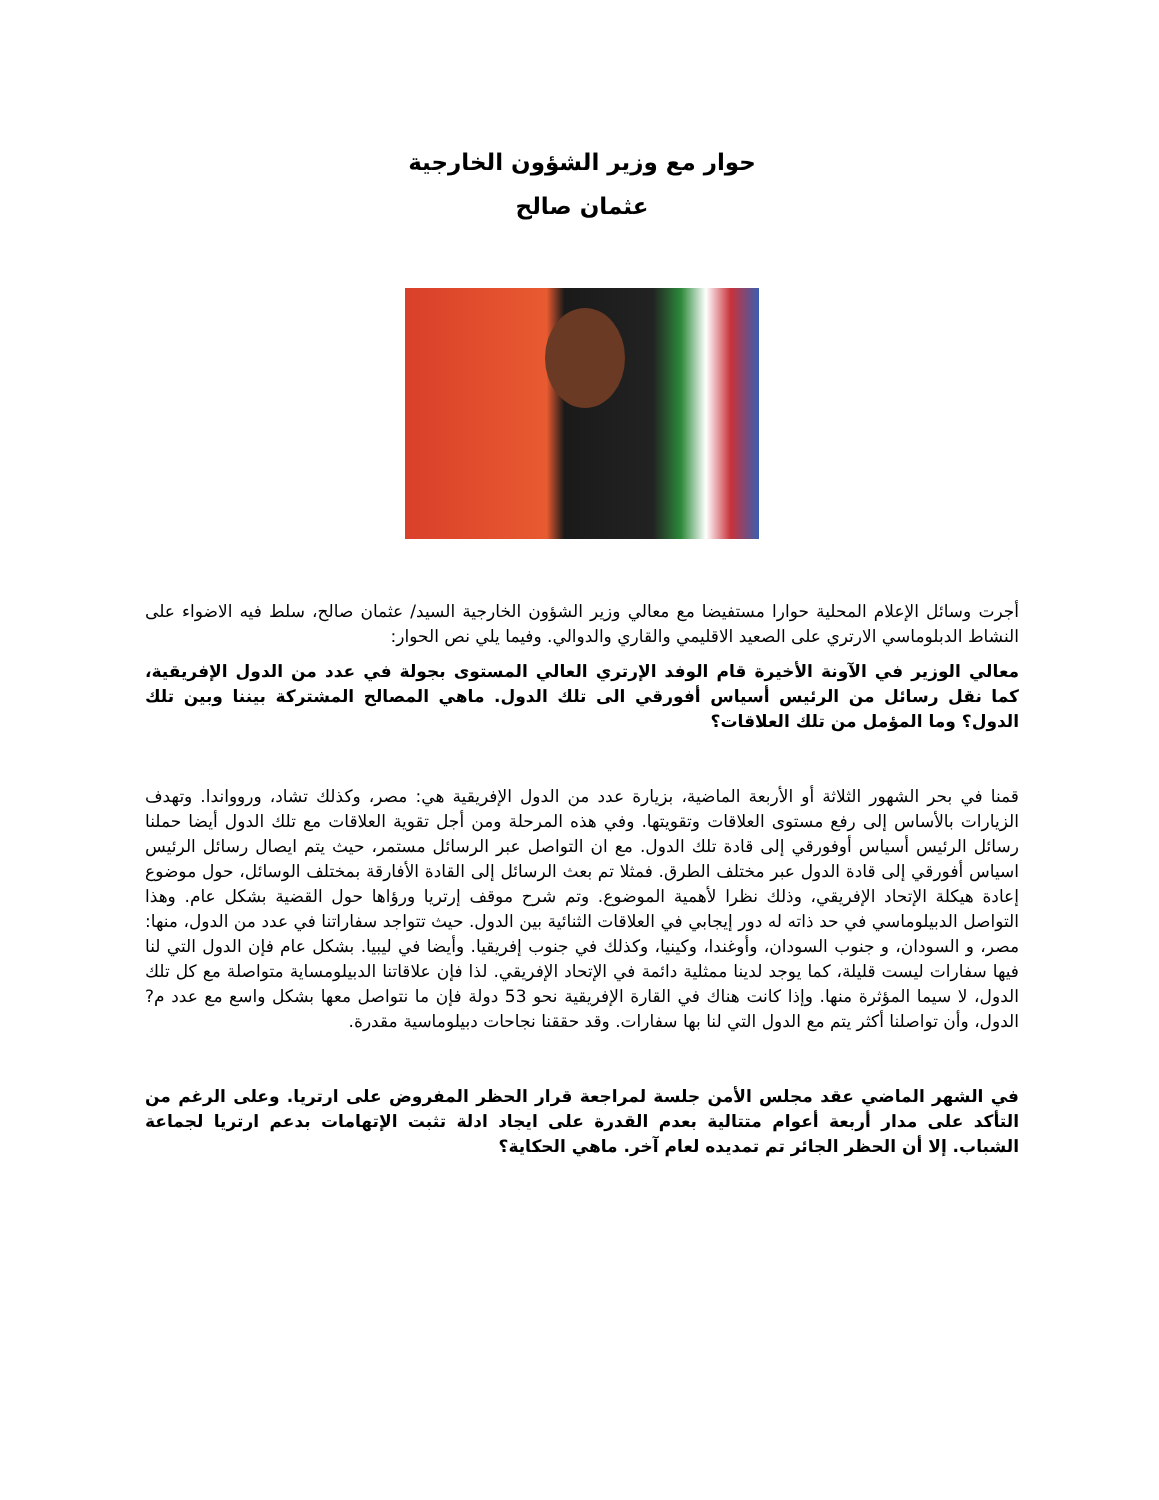حوار مع وزير الشؤون الخارجية
عثمان صالح
أجرت وسائل الإعلام المحلية حوارا مستفيضا مع معالي وزير الشؤون الخارجية السيد/ عثمان صالح، سلط فيه الاضواء على النشاط الدبلوماسي الارتري على الصعيد الاقليمي والقاري والدوالي. وفيما يلي نص الحوار:
معالي الوزير في الآونة الأخيرة قام الوفد الإرتري العالي المستوى بجولة في عدد من الدول الإفريقية، كما نقل رسائل من الرئيس أسياس أفورقي الى تلك الدول. ماهي المصالح المشتركة بيننا وبين تلك الدول؟ وما المؤمل من تلك العلاقات؟
قمنا في بحر الشهور الثلاثة أو الأربعة الماضية، بزيارة عدد من الدول الإفريقية هي: مصر، وكذلك تشاد، وروواندا. وتهدف الزيارات بالأساس إلى رفع مستوى العلاقات وتقويتها. وفي هذه المرحلة ومن أجل تقوية العلاقات مع تلك الدول أيضا حملنا رسائل الرئيس أسياس أوفورقي إلى قادة تلك الدول. مع ان التواصل عبر الرسائل مستمر، حيث يتم ايصال رسائل الرئيس اسياس أفورقي إلى قادة الدول عبر مختلف الطرق. فمثلا تم بعث الرسائل إلى القادة الأفارقة بمختلف الوسائل، حول موضوع إعادة هيكلة الإتحاد الإفريقي، وذلك نظرا لأهمية الموضوع. وتم شرح موقف إرتريا ورؤاها حول القضية بشكل عام. وهذا التواصل الدبيلوماسي في حد ذاته له دور إيجابي في العلاقات الثنائية بين الدول. حيث تتواجد سفاراتنا في عدد من الدول، منها: مصر، و السودان، و جنوب السودان، وأوغندا، وكينيا، وكذلك في جنوب إفريقيا. وأيضا في ليبيا. بشكل عام فإن الدول التي لنا فيها سفارات ليست قليلة، كما يوجد لدينا ممثلية دائمة في الإتحاد الإفريقي. لذا فإن علاقاتنا الدبيلومساية متواصلة مع كل تلك الدول، لا سيما المؤثرة منها. وإذا كانت هناك في القارة الإفريقية نحو 53 دولة فإن ما نتواصل معها بشكل واسع مع عدد م? الدول، وأن تواصلنا أكثر يتم مع الدول التي لنا بها سفارات. وقد حققنا نجاحات دبيلوماسية مقدرة.
في الشهر الماضي عقد مجلس الأمن جلسة لمراجعة قرار الحظر المفروض على ارتريا. وعلى الرغم من التأكد على مدار أربعة أعوام متتالية بعدم القدرة على ايجاد ادلة تثبت الإتهامات بدعم ارتريا لجماعة الشباب. إلا أن الحظر الجائر تم تمديده لعام آخر. ماهي الحكاية؟